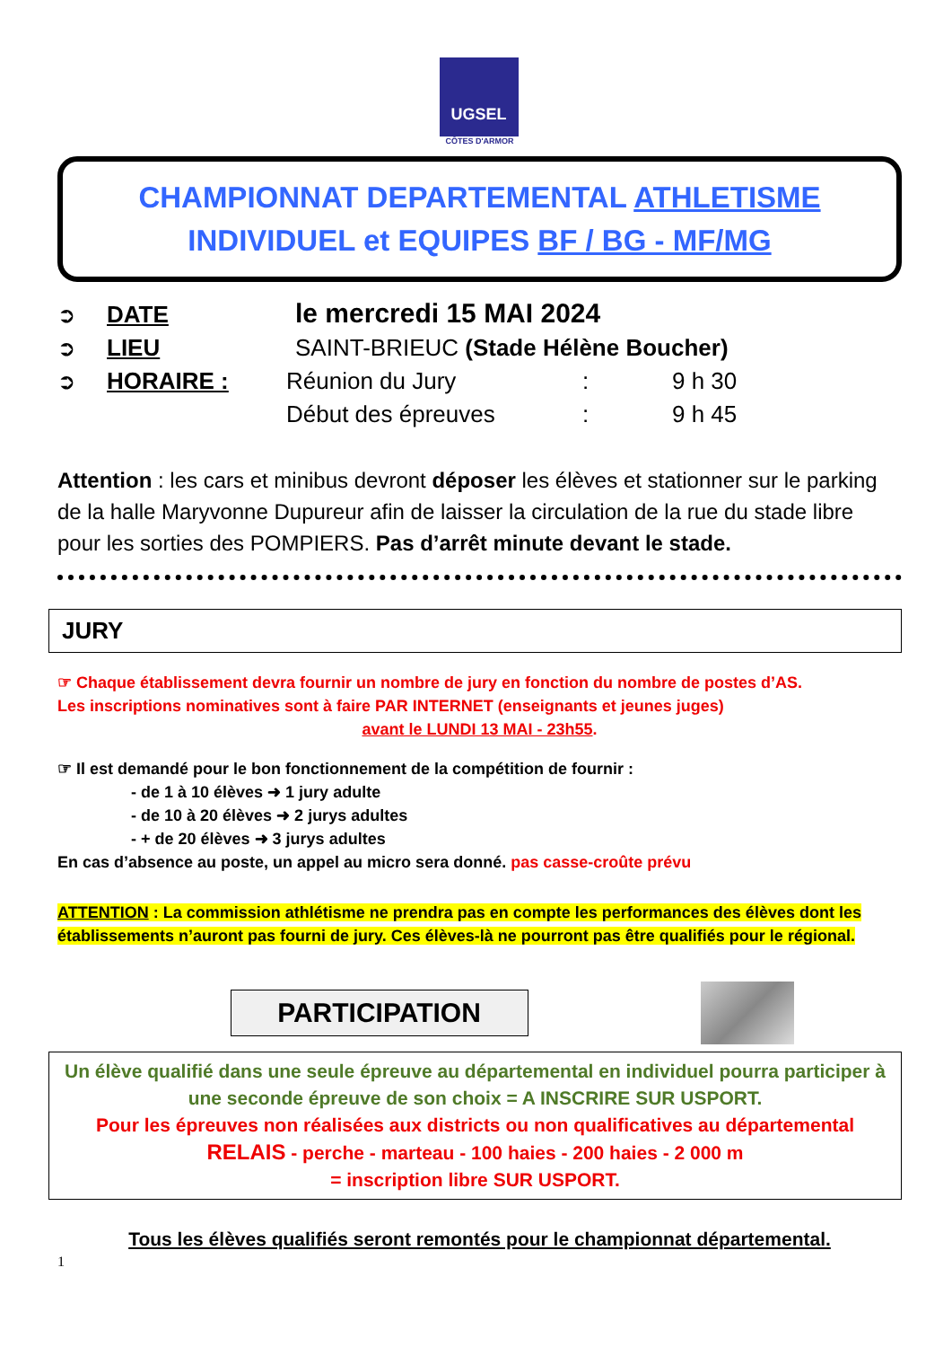UGSEL
CÔTES D'ARMOR
CHAMPIONNAT DEPARTEMENTAL ATHLETISME
INDIVIDUEL et EQUIPES BF / BG - MF/MG
➲ DATE le mercredi 15 MAI 2024
➲ LIEU SAINT-BRIEUC (Stade Hélène Boucher)
➲ HORAIRE : Réunion du Jury: 9 h 30
Début des épreuves: 9 h 45
Attention : les cars et minibus devront déposer les élèves et stationner sur le parking de la halle Maryvonne Dupureur afin de laisser la circulation de la rue du stade libre pour les sorties des POMPIERS. Pas d’arrêt minute devant le stade.
JURY
☞ Chaque établissement devra fournir un nombre de jury en fonction du nombre de postes d’AS.
Les inscriptions nominatives sont à faire PAR INTERNET (enseignants et jeunes juges)
avant le LUNDI 13 MAI - 23h55.
☞ Il est demandé pour le bon fonctionnement de la compétition de fournir :
- de 1 à 10 élèves ➜ 1 jury adulte
- de 10 à 20 élèves ➜ 2 jurys adultes
- + de 20 élèves ➜ 3 jurys adultes
En cas d’absence au poste, un appel au micro sera donné. pas casse-croûte prévu
ATTENTION : La commission athlétisme ne prendra pas en compte les performances des élèves dont les établissements n’auront pas fourni de jury. Ces élèves-là ne pourront pas être qualifiés pour le régional.
PARTICIPATION
Un élève qualifié dans une seule épreuve au départemental en individuel pourra participer à une seconde épreuve de son choix = A INSCRIRE SUR USPORT.
Pour les épreuves non réalisées aux districts ou non qualificatives au départemental
RELAIS - perche - marteau - 100 haies - 200 haies - 2 000 m
= inscription libre SUR USPORT.
Tous les élèves qualifiés seront remontés pour le championnat départemental.
1